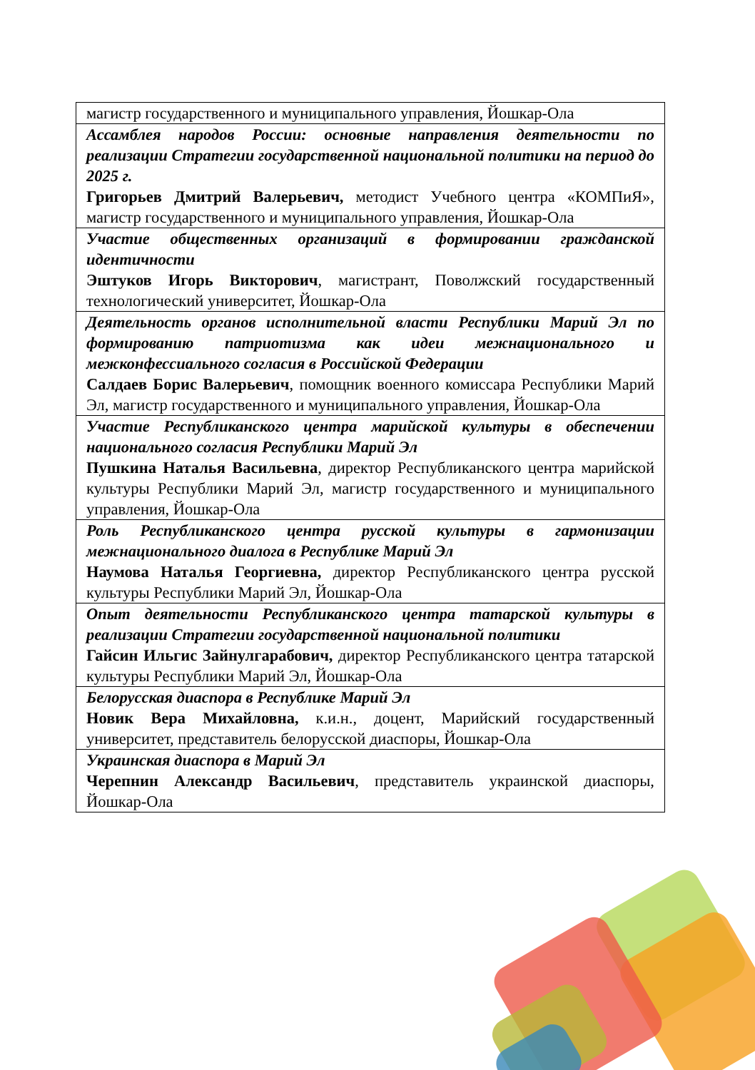| магистр государственного и муниципального управления, Йошкар-Ола |
| Ассамблея народов России: основные направления деятельности по реализации Стратегии государственной национальной политики на период до 2025 г. Григорьев Дмитрий Валерьевич, методист Учебного центра «КОМПиЯ», магистр государственного и муниципального управления, Йошкар-Ола |
| Участие общественных организаций в формировании гражданской идентичности Эштуков Игорь Викторович , магистрант, Поволжский государственный технологический университет, Йошкар-Ола |
| Деятельность органов исполнительной власти Республики Марий Эл по формированию патриотизма как идеи межнационального и межконфессиального согласия в Российской Федерации Салдаев Борис Валерьевич , помощник военного комиссара Республики Марий Эл, магистр государственного и муниципального управления, Йошкар-Ола |
| Участие Республиканского центра марийской культуры в обеспечении национального согласия Республики Марий Эл Пушкина Наталья Васильевна , директор Республиканского центра марийской культуры Республики Марий Эл, магистр государственного и муниципального управления, Йошкар-Ола |
| Роль Республиканского центра русской культуры в гармонизации межнационального диалога в Республике Марий Эл Наумова Наталья Георгиевна, директор Республиканского центра русской культуры Республики Марий Эл, Йошкар-Ола |
| Опыт деятельности Республиканского центра татарской культуры в реализации Стратегии государственной национальной политики Гайсин Ильгис Зайнулгарабович, директор Республиканского центра татарской культуры Республики Марий Эл, Йошкар-Ола |
| Белорусская диаспора в Республике Марий Эл Новик Вера Михайловна, к.и.н., доцент, Марийский государственный университет, представитель белорусской диаспоры, Йошкар-Ола |
| Украинская диаспора в Марий Эл Черепнин Александр Васильевич , представитель украинской диаспоры, Йошкар-Ола |